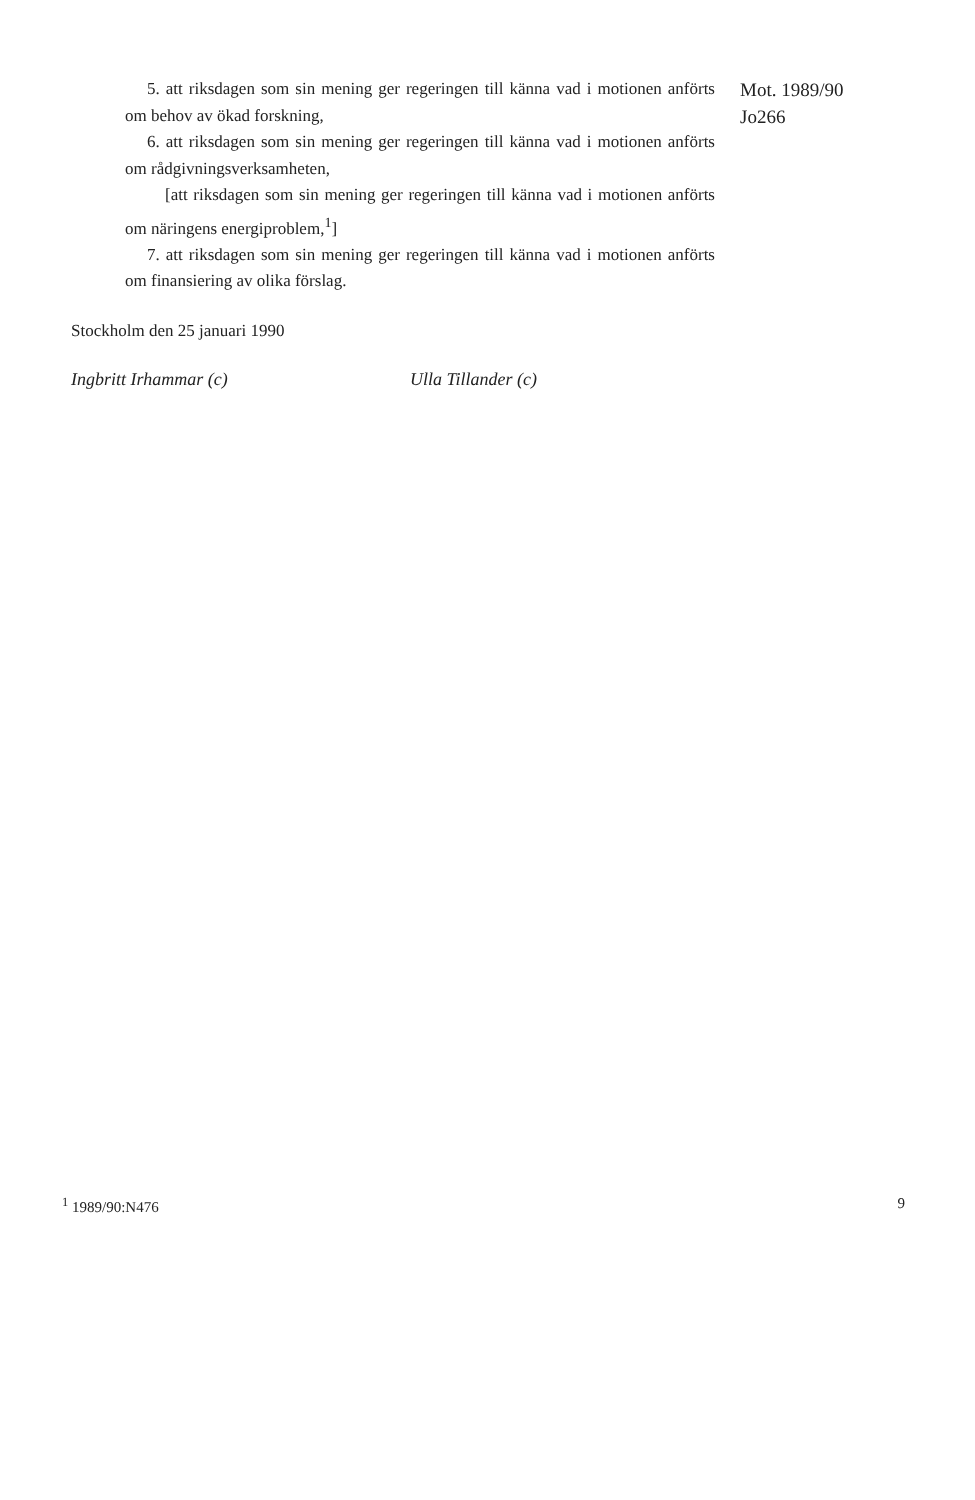5. att riksdagen som sin mening ger regeringen till känna vad i motionen anförts om behov av ökad forskning,
6. att riksdagen som sin mening ger regeringen till känna vad i motionen anförts om rådgivningsverksamheten,
[att riksdagen som sin mening ger regeringen till känna vad i motionen anförts om näringens energiproblem,<sup>1</sup>]
7. att riksdagen som sin mening ger regeringen till känna vad i motionen anförts om finansiering av olika förslag.
Mot. 1989/90
Jo266
Stockholm den 25 januari 1990
Ingbritt Irhammar (c) Ulla Tillander (c)
<sup>1</sup> 1989/90:N476 9